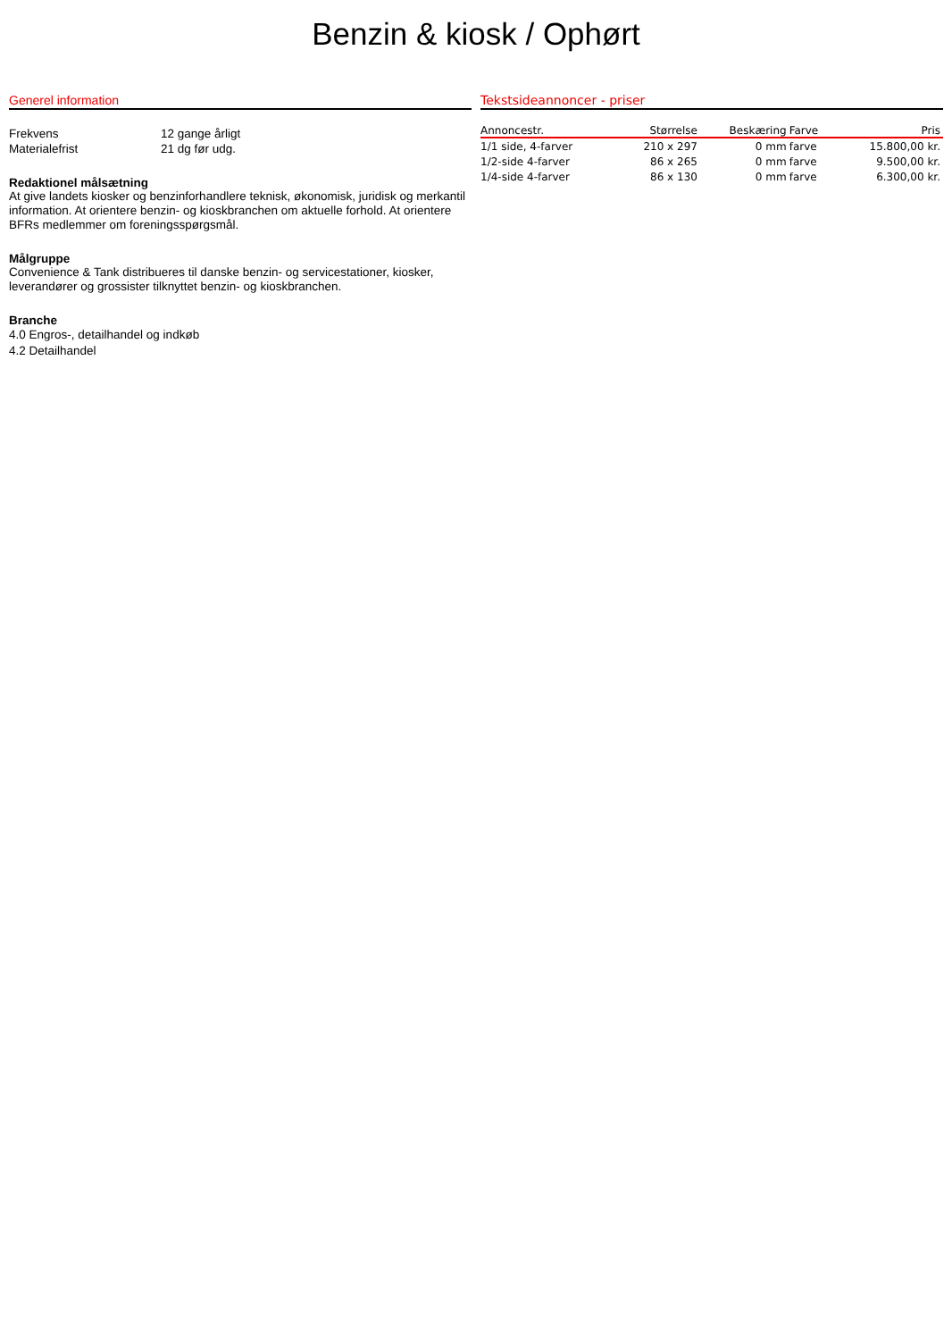Benzin & kiosk / Ophørt
Generel information
Frekvens 12 gange årligt
Materialefrist 21 dg før udg.
Redaktionel målsætning
At give landets kiosker og benzinforhandlere teknisk, økonomisk, juridisk og merkantil information. At orientere benzin- og kioskbranchen om aktuelle forhold. At orientere BFRs medlemmer om foreningsspørgsmål.
Målgruppe
Convenience & Tank distribueres til danske benzin- og servicestationer, kiosker, leverandører og grossister tilknyttet benzin- og kioskbranchen.
Branche
4.0 Engros-, detailhandel og indkøb
4.2 Detailhandel
Tekstsideannoncer - priser
| Annoncestr. | Størrelse | Beskæring | Farve | Pris |
| --- | --- | --- | --- | --- |
| 1/1 side, 4-farver | 210 x 297 | 0 mm | farve | 15.800,00 kr. |
| 1/2-side 4-farver | 86 x 265 | 0 mm | farve | 9.500,00 kr. |
| 1/4-side 4-farver | 86 x 130 | 0 mm | farve | 6.300,00 kr. |